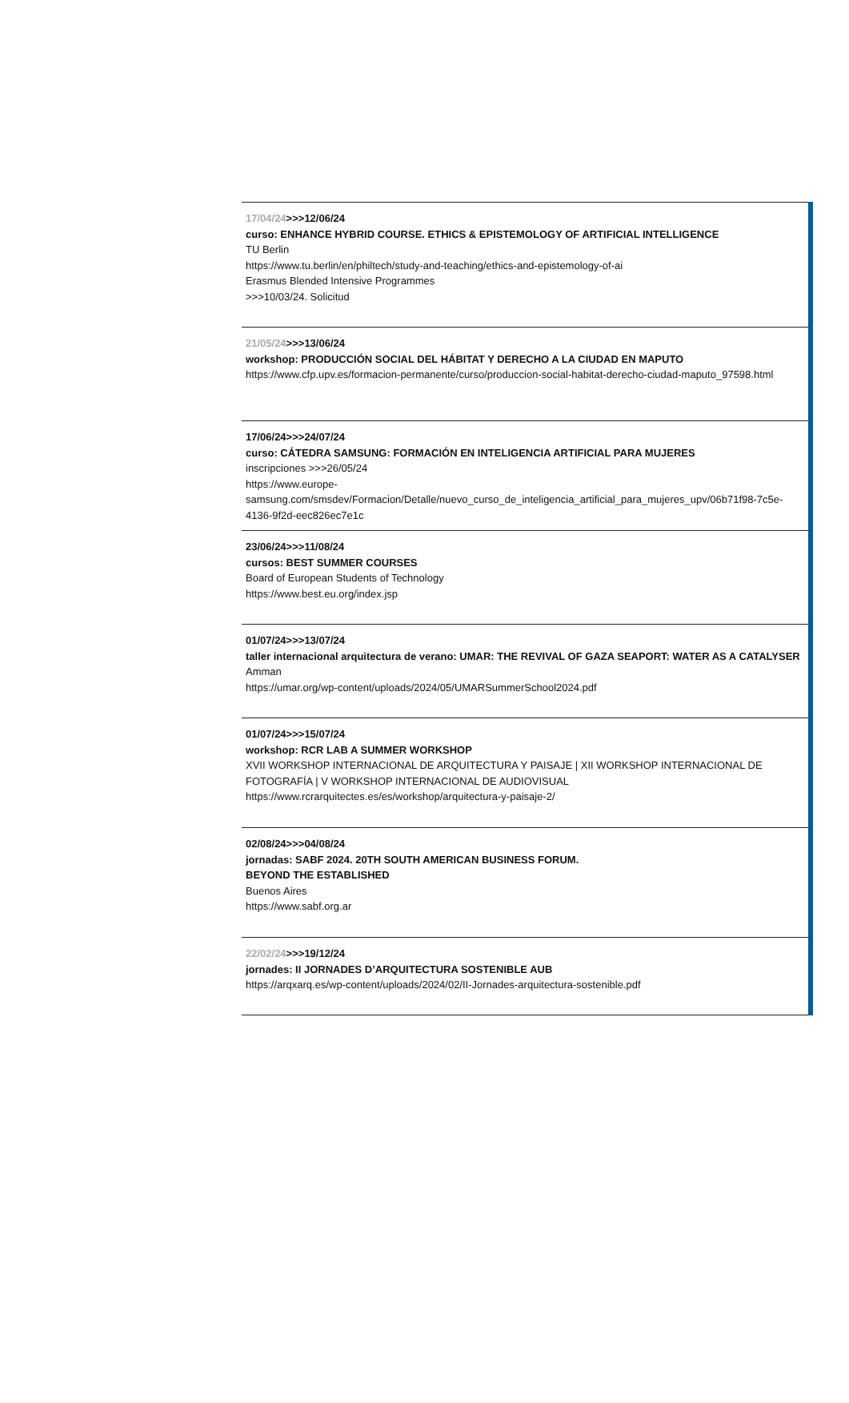17/04/24>>>12/06/24
curso: ENHANCE HYBRID COURSE. ETHICS & EPISTEMOLOGY OF ARTIFICIAL INTELLIGENCE
TU Berlin
https://www.tu.berlin/en/philtech/study-and-teaching/ethics-and-epistemology-of-ai
Erasmus Blended Intensive Programmes
>>>10/03/24. Solicitud
21/05/24>>>13/06/24
workshop: PRODUCCIÓN SOCIAL DEL HÁBITAT Y DERECHO A LA CIUDAD EN MAPUTO
https://www.cfp.upv.es/formacion-permanente/curso/produccion-social-habitat-derecho-ciudad-maputo_97598.html
17/06/24>>>24/07/24
curso: CÁTEDRA SAMSUNG: FORMACIÓN EN INTELIGENCIA ARTIFICIAL PARA MUJERES
inscripciones >>>26/05/24
https://www.europe-samsung.com/smsdev/Formacion/Detalle/nuevo_curso_de_inteligencia_artificial_para_mujeres_upv/06b71f98-7c5e-4136-9f2d-eec826ec7e1c
23/06/24>>>11/08/24
cursos: BEST SUMMER COURSES
Board of European Students of Technology
https://www.best.eu.org/index.jsp
01/07/24>>>13/07/24
taller internacional arquitectura de verano: UMAR: THE REVIVAL OF GAZA SEAPORT: WATER AS A CATALYSER
Amman
https://umar.org/wp-content/uploads/2024/05/UMARSummerSchool2024.pdf
01/07/24>>>15/07/24
workshop: RCR LAB A SUMMER WORKSHOP
XVII WORKSHOP INTERNACIONAL DE ARQUITECTURA Y PAISAJE | XII WORKSHOP INTERNACIONAL DE FOTOGRAFÍA | V WORKSHOP INTERNACIONAL DE AUDIOVISUAL
https://www.rcrarquitectes.es/es/workshop/arquitectura-y-paisaje-2/
02/08/24>>>04/08/24
jornadas: SABF 2024. 20TH SOUTH AMERICAN BUSINESS FORUM.
BEYOND THE ESTABLISHED
Buenos Aires
https://www.sabf.org.ar
22/02/24>>>19/12/24
jornades: II JORNADES D’ARQUITECTURA SOSTENIBLE AUB
https://arqxarq.es/wp-content/uploads/2024/02/II-Jornades-arquitectura-sostenible.pdf